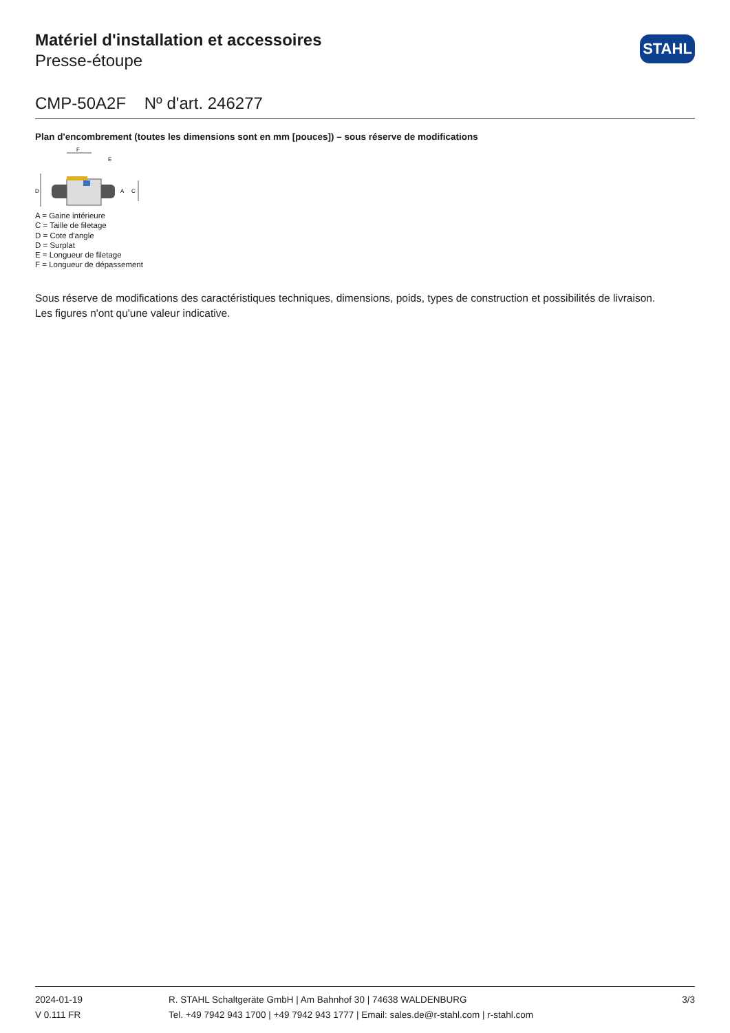Matériel d'installation et accessoires
Presse-étoupe
STAHL
CMP-50A2F Nº d'art. 246277
Plan d'encombrement (toutes les dimensions sont en mm [pouces]) – sous réserve de modifications
D
F
E
C
A
A = Gaine intérieure
C = Taille de filetage
D = Cote d'angle
D = Surplat
E = Longueur de filetage
F = Longueur de dépassement
Sous réserve de modifications des caractéristiques techniques, dimensions, poids, types de construction et possibilités de livraison.
Les figures n'ont qu'une valeur indicative.
2024-01-19
V 0.111 FR
R. STAHL Schaltgeräte GmbH | Am Bahnhof 30 | 74638 WALDENBURG
Tel. +49 7942 943 1700 | +49 7942 943 1777 | Email: sales.de@r-stahl.com | r-stahl.com
3/3